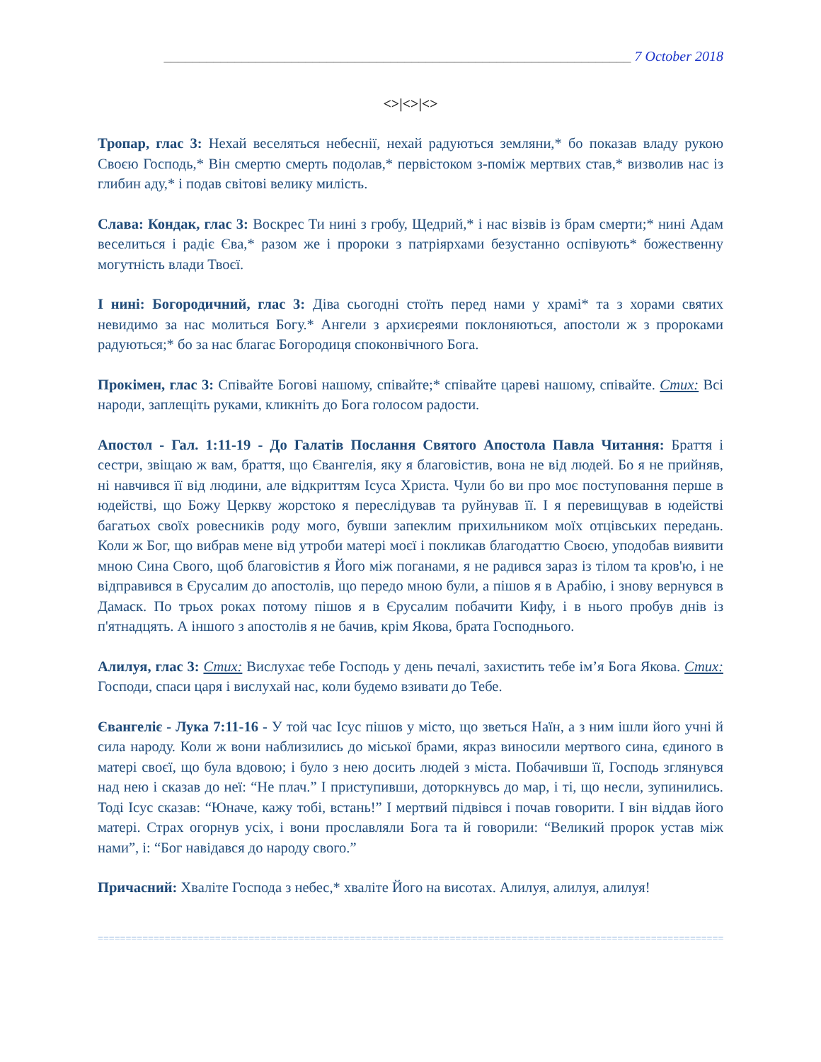__________________________________________________________________ 7 October 2018
<>|<>|<>
Тропар, глас 3: Нехай веселяться небеснії, нехай радуються земляни,* бо показав владу рукою Своєю Господь,* Він смертю смерть подолав,* первістоком з-поміж мертвих став,* визволив нас із глибин аду,* і подав світові велику милість.
Слава: Кондак, глас 3: Воскрес Ти нині з гробу, Щедрий,* і нас візвів із брам смерти;* нині Адам веселиться і радіє Єва,* разом же і пророки з патріярхами безустанно оспівують* божественну могутність влади Твоєї.
І нині: Богородичний, глас 3: Діва сьогодні стоїть перед нами у храмі* та з хорами святих невидимо за нас молиться Богу.* Ангели з архиєреями поклоняються, апостоли ж з пророками радуються;* бо за нас благає Богородиця споконвічного Бога.
Прокімен, глас 3: Співайте Богові нашому, співайте;* співайте цареві нашому, співайте. Стих: Всі народи, заплещіть руками, кликніть до Бога голосом радости.
Апостол - Гал. 1:11-19 - До Галатів Послання Святого Апостола Павла Читання: Браття і сестри, звіщаю ж вам, браття, що Євангелія, яку я благовістив, вона не від людей. Бо я не прийняв, ні навчився її від людини, але відкриттям Ісуса Христа. Чули бо ви про моє поступовання перше в юдействі, що Божу Церкву жорстоко я переслідував та руйнував її. І я перевищував в юдействі багатьох своїх ровесників роду мого, бувши запеклим прихильником моїх отцівських передань. Коли ж Бог, що вибрав мене від утроби матері моєї і покликав благодаттю Своєю, уподобав виявити мною Сина Свого, щоб благовістив я Його між поганами, я не радився зараз із тілом та кров'ю, і не відправився в Єрусалим до апостолів, що передо мною були, а пішов я в Арабію, і знову вернувся в Дамаск. По трьох роках потому пішов я в Єрусалим побачити Кифу, і в нього пробув днів із п'ятнадцять. А іншого з апостолів я не бачив, крім Якова, брата Господнього.
Алилуя, глас 3: Стих: Вислухає тебе Господь у день печалі, захистить тебе ім’я Бога Якова. Стих: Господи, спаси царя і вислухай нас, коли будемо взивати до Тебе.
Євангеліє - Лука 7:11-16 - У той час Ісус пішов у місто, що зветься Наїн, а з ним ішли його учні й сила народу. Коли ж вони наблизились до міської брами, якраз виносили мертвого сина, єдиного в матері своєї, що була вдовою; і було з нею досить людей з міста. Побачивши її, Господь зглянувся над нею і сказав до неї: “Не плач.” І приступивши, доторкнувсь до мар, і ті, що несли, зупинились. Тоді Ісус сказав: “Юначе, кажу тобі, встань!” І мертвий підвівся і почав говорити. І він віддав його матері. Страх огорнув усіх, і вони прославляли Бога та й говорили: “Великий пророк устав між нами”, і: “Бог навідався до народу свого.”
Причасний: Хваліте Господа з небес,* хваліте Його на висотах. Алилуя, алилуя, алилуя!
=======================================================================================================================